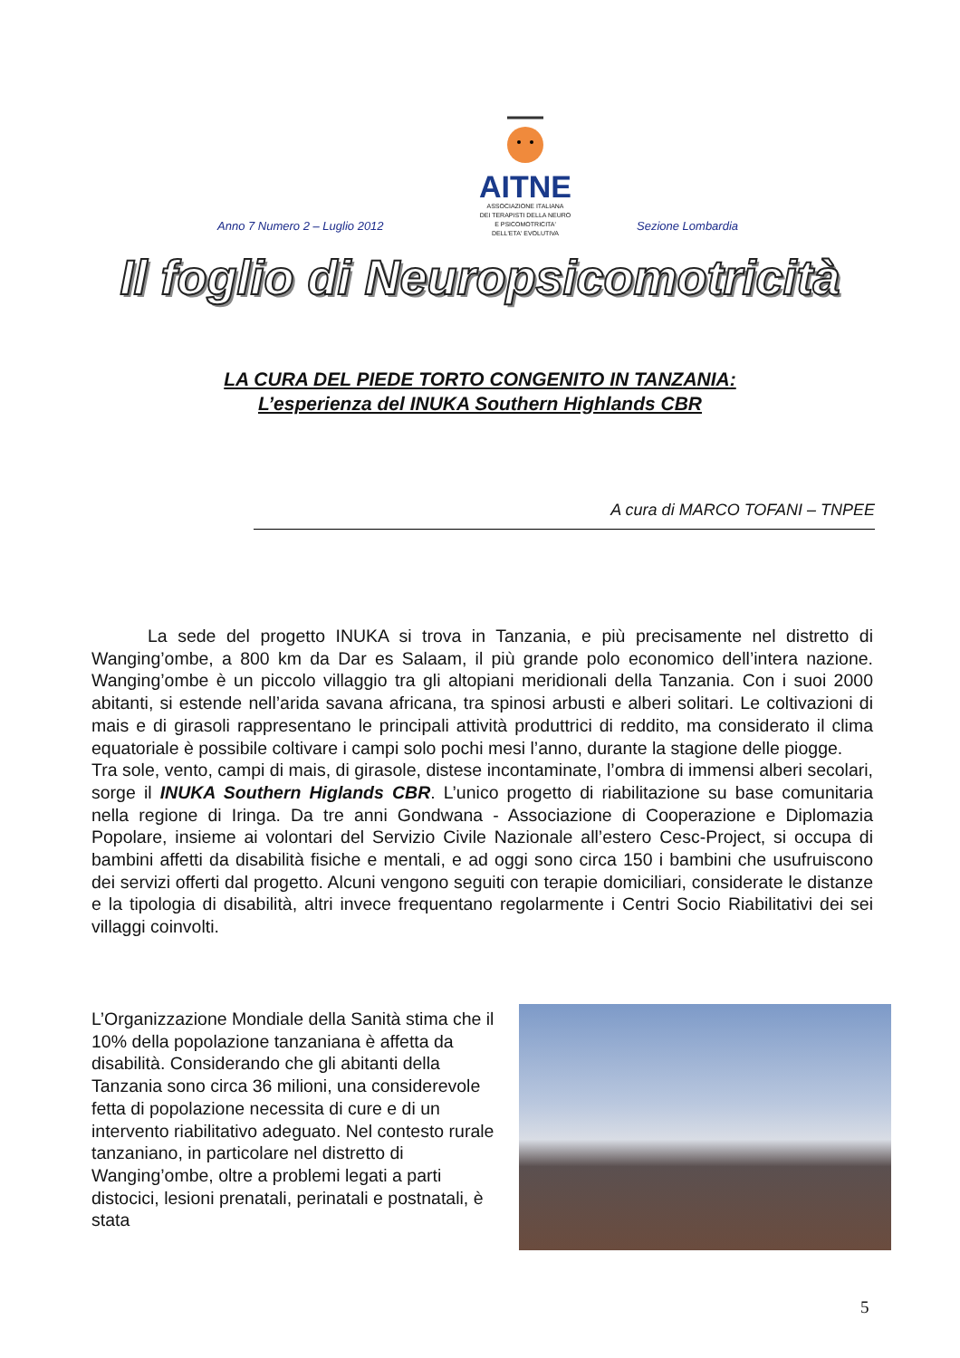AITNE
ASSOCIAZIONE ITALIANA
DEI TERAPISTI DELLA NEURO
E PSICOMOTRICITA'
DELL'ETA' EVOLUTIVA
Anno 7 Numero 2 – Luglio 2012 Sezione Lombardia
Il foglio di Neuropsicomotricità
LA CURA DEL PIEDE TORTO CONGENITO IN TANZANIA:
L’esperienza del INUKA Southern Highlands CBR
A cura di MARCO TOFANI – TNPEE
La sede del progetto INUKA si trova in Tanzania, e più precisamente nel distretto di Wanging’ombe, a 800 km da Dar es Salaam, il più grande polo economico dell’intera nazione. Wanging’ombe è un piccolo villaggio tra gli altopiani meridionali della Tanzania. Con i suoi 2000 abitanti, si estende nell’arida savana africana, tra spinosi arbusti e alberi solitari. Le coltivazioni di mais e di girasoli rappresentano le principali attività produttrici di reddito, ma considerato il clima equatoriale è possibile coltivare i campi solo pochi mesi l’anno, durante la stagione delle piogge.
Tra sole, vento, campi di mais, di girasole, distese incontaminate, l’ombra di immensi alberi secolari, sorge il INUKA Southern Higlands CBR. L’unico progetto di riabilitazione su base comunitaria nella regione di Iringa. Da tre anni Gondwana - Associazione di Cooperazione e Diplomazia Popolare, insieme ai volontari del Servizio Civile Nazionale all’estero Cesc-Project, si occupa di bambini affetti da disabilità fisiche e mentali, e ad oggi sono circa 150 i bambini che usufruiscono dei servizi offerti dal progetto. Alcuni vengono seguiti con terapie domiciliari, considerate le distanze e la tipologia di disabilità, altri invece frequentano regolarmente i Centri Socio Riabilitativi dei sei villaggi coinvolti.
L’Organizzazione Mondiale della Sanità stima che il 10% della popolazione tanzaniana è affetta da disabilità. Considerando che gli abitanti della Tanzania sono circa 36 milioni, una considerevole fetta di popolazione necessita di cure e di un intervento riabilitativo adeguato. Nel contesto rurale tanzaniano, in particolare nel distretto di Wanging’ombe, oltre a problemi legati a parti distocici, lesioni prenatali, perinatali e postnatali, è stata
5